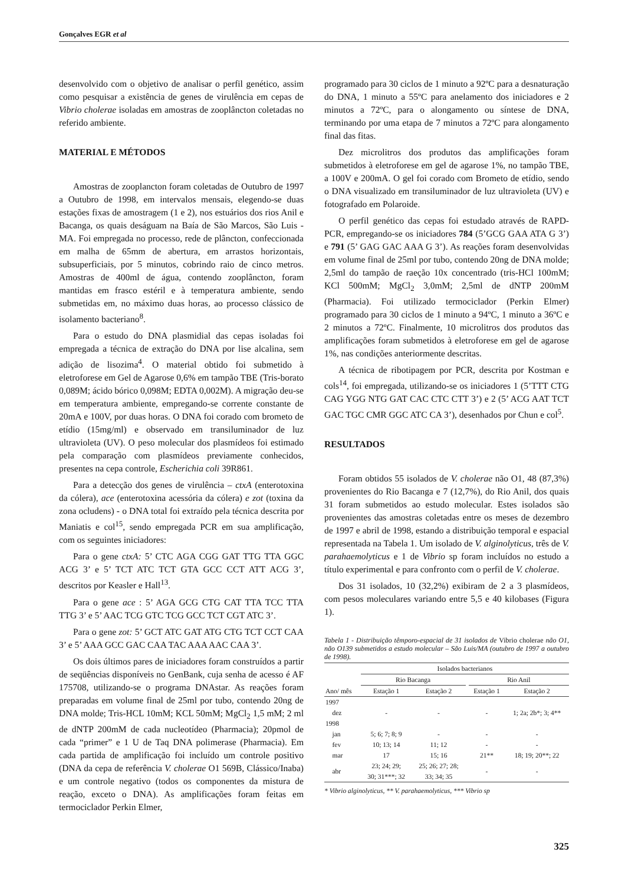Gonçalves EGR et al
desenvolvido com o objetivo de analisar o perfil genético, assim como pesquisar a existência de genes de virulência em cepas de Vibrio cholerae isoladas em amostras de zooplâncton coletadas no referido ambiente.
MATERIAL E MÉTODOS
Amostras de zooplancton foram coletadas de Outubro de 1997 a Outubro de 1998, em intervalos mensais, elegendo-se duas estações fixas de amostragem (1 e 2), nos estuários dos rios Anil e Bacanga, os quais deságuam na Baía de São Marcos, São Luis - MA. Foi empregada no processo, rede de plâncton, confeccionada em malha de 65mm de abertura, em arrastos horizontais, subsuperficiais, por 5 minutos, cobrindo raio de cinco metros. Amostras de 400ml de água, contendo zooplâncton, foram mantidas em frasco estéril e à temperatura ambiente, sendo submetidas em, no máximo duas horas, ao processo clássico de isolamento bacteriano<sup>8</sup>.
Para o estudo do DNA plasmidial das cepas isoladas foi empregada a técnica de extração do DNA por lise alcalina, sem adição de lisozima<sup>4</sup>. O material obtido foi submetido à eletroforese em Gel de Agarose 0,6% em tampão TBE (Tris-borato 0,089M; ácido bórico 0,098M; EDTA 0,002M). A migração deu-se em temperatura ambiente, empregando-se corrente constante de 20mA e 100V, por duas horas. O DNA foi corado com brometo de etídio (15mg/ml) e observado em transiluminador de luz ultravioleta (UV). O peso molecular dos plasmídeos foi estimado pela comparação com plasmídeos previamente conhecidos, presentes na cepa controle, Escherichia coli 39R861.
Para a detecção dos genes de virulência – ctxA (enterotoxina da cólera), ace (enterotoxina acessória da cólera) e zot (toxina da zona ocludens) - o DNA total foi extraído pela técnica descrita por Maniatis e col<sup>15</sup>, sendo empregada PCR em sua amplificação, com os seguintes iniciadores:
Para o gene ctxA: 5’ CTC AGA CGG GAT TTG TTA GGC ACG 3’ e 5’ TCT ATC TCT GTA GCC CCT ATT ACG 3’, descritos por Keasler e Hall<sup>13</sup>.
Para o gene ace : 5’ AGA GCG CTG CAT TTA TCC TTA TTG 3’ e 5’ AAC TCG GTC TCG GCC TCT CGT ATC 3’.
Para o gene zot: 5’ GCT ATC GAT ATG CTG TCT CCT CAA 3’ e 5’ AAA GCC GAC CAA TAC AAA AAC CAA 3’.
Os dois últimos pares de iniciadores foram construídos a partir de seqüências disponíveis no GenBank, cuja senha de acesso é AF 175708, utilizando-se o programa DNAstar. As reações foram preparadas em volume final de 25ml por tubo, contendo 20ng de DNA molde; Tris-HCL 10mM; KCL 50mM; MgCl<sub>2</sub> 1,5 mM; 2 ml de dNTP 200mM de cada nucleotídeo (Pharmacia); 20pmol de cada “primer” e 1 U de Taq DNA polimerase (Pharmacia). Em cada partida de amplificação foi incluído um controle positivo (DNA da cepa de referência V. cholerae O1 569B, Clássico/Inaba) e um controle negativo (todos os componentes da mistura de reação, exceto o DNA). As amplificações foram feitas em termociclador Perkin Elmer,
programado para 30 ciclos de 1 minuto a 92ºC para a desnaturação do DNA, 1 minuto a 55ºC para anelamento dos iniciadores e 2 minutos a 72ºC, para o alongamento ou síntese de DNA, terminando por uma etapa de 7 minutos a 72ºC para alongamento final das fitas.
Dez microlitros dos produtos das amplificações foram submetidos à eletroforese em gel de agarose 1%, no tampão TBE, a 100V e 200mA. O gel foi corado com Brometo de etídio, sendo o DNA visualizado em transiluminador de luz ultravioleta (UV) e fotografado em Polaroide.
O perfil genético das cepas foi estudado através de RAPD-PCR, empregando-se os iniciadores 784 (5’GCG GAA ATA G 3’) e 791 (5’ GAG GAC AAA G 3’). As reações foram desenvolvidas em volume final de 25ml por tubo, contendo 20ng de DNA molde; 2,5ml do tampão de raeção 10x concentrado (tris-HCl 100mM; KCl 500mM; MgCl<sub>2</sub> 3,0mM; 2,5ml de dNTP 200mM (Pharmacia). Foi utilizado termociclador (Perkin Elmer) programado para 30 ciclos de 1 minuto a 94ºC, 1 minuto a 36ºC e 2 minutos a 72ºC. Finalmente, 10 microlitros dos produtos das amplificações foram submetidos à eletroforese em gel de agarose 1%, nas condições anteriormente descritas.
A técnica de ribotipagem por PCR, descrita por Kostman e cols<sup>14</sup>, foi empregada, utilizando-se os iniciadores 1 (5’TTT CTG CAG YGG NTG GAT CAC CTC CTT 3’) e 2 (5’ ACG AAT TCT GAC TGC CMR GGC ATC CA 3’), desenhados por Chun e col<sup>5</sup>.
RESULTADOS
Foram obtidos 55 isolados de V. cholerae não O1, 48 (87,3%) provenientes do Rio Bacanga e 7 (12,7%), do Rio Anil, dos quais 31 foram submetidos ao estudo molecular. Estes isolados são provenientes das amostras coletadas entre os meses de dezembro de 1997 e abril de 1998, estando a distribuição temporal e espacial representada na Tabela 1. Um isolado de V. alginolyticus, três de V. parahaemolyticus e 1 de Vibrio sp foram incluídos no estudo a título experimental e para confronto com o perfil de V. cholerae.
Dos 31 isolados, 10 (32,2%) exibiram de 2 a 3 plasmídeos, com pesos moleculares variando entre 5,5 e 40 kilobases (Figura 1).
Tabela 1 - Distribuição têmporo-espacial de 31 isolados de Vibrio cholerae não O1, não O139 submetidos a estudo molecular – São Luis/MA (outubro de 1997 a outubro de 1998).
| | Isolados bacterianos | | | | |
| --- | --- | --- | --- | --- | --- |
| | Rio Bacanga | | | Rio Anil | |
| Ano/ mês | Estação 1 | Estação 2 | | Estação 1 | Estação 2 |
| 1997 | | | | | |
| dez | - | - | | - | 1; 2a; 2b*; 3; 4** |
| 1998 | | | | | |
| jan | 5; 6; 7; 8; 9 | - | | - | - |
| fev | 10; 13; 14 | 11; 12 | | - | - |
| mar | 17 | 15; 16 | | 21** | 18; 19; 20**; 22 |
| abr | 23; 24; 29; 30; 31***; 32 | 25; 26; 27; 28; 33; 34; 35 | | - | - |
* Vibrio alginolyticus, ** V. parahaemolyticus, *** Vibrio sp
325